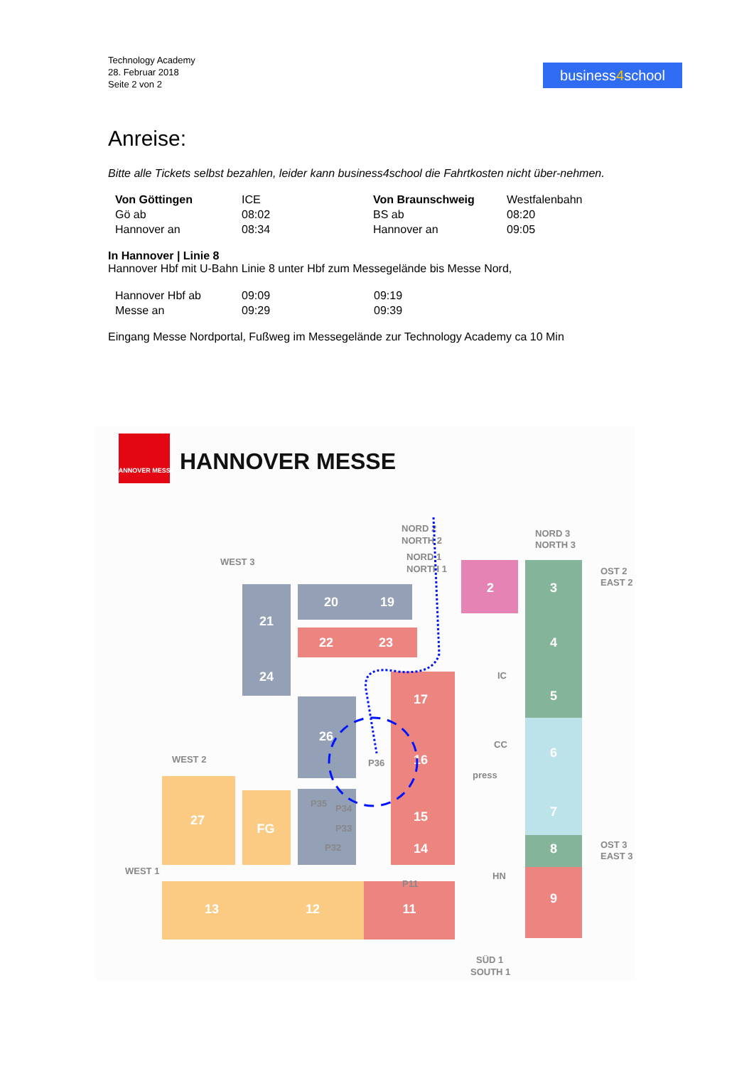Technology Academy
28. Februar 2018
Seite 2 von 2
business4school
Anreise:
Bitte alle Tickets selbst bezahlen, leider kann business4school die Fahrtkosten nicht über-nehmen.
| Von Göttingen | ICE | Von Braunschweig | Westfalenbahn |
| Gö ab | 08:02 | BS ab | 08:20 |
| Hannover an | 08:34 | Hannover an | 09:05 |
In Hannover | Linie 8
Hannover Hbf mit U-Bahn Linie 8 unter Hbf zum Messegelände bis Messe Nord,
| Hannover Hbf ab | 09:09 | 09:19 |
| Messe an | 09:29 | 09:39 |
Eingang Messe Nordportal, Fußweg im Messegelände zur Technology Academy ca 10 Min
HANNOVER MESSE
HANNOVER MESSE
20
19
21
22
23
24
26
2
3
4
5
6
7
8
9
17
16
15
14
27
FG
13
12
11
WEST 3
WEST 2
WEST 1
NORD 2
NORTH 2
NORD 1
NORTH 1
NORD 3
NORTH 3
OST 2
EAST 2
OST 3
EAST 3
SÜD 1
SOUTH 1
IC
CC
press
HN
P36
P35
P34
P33
P32
P11